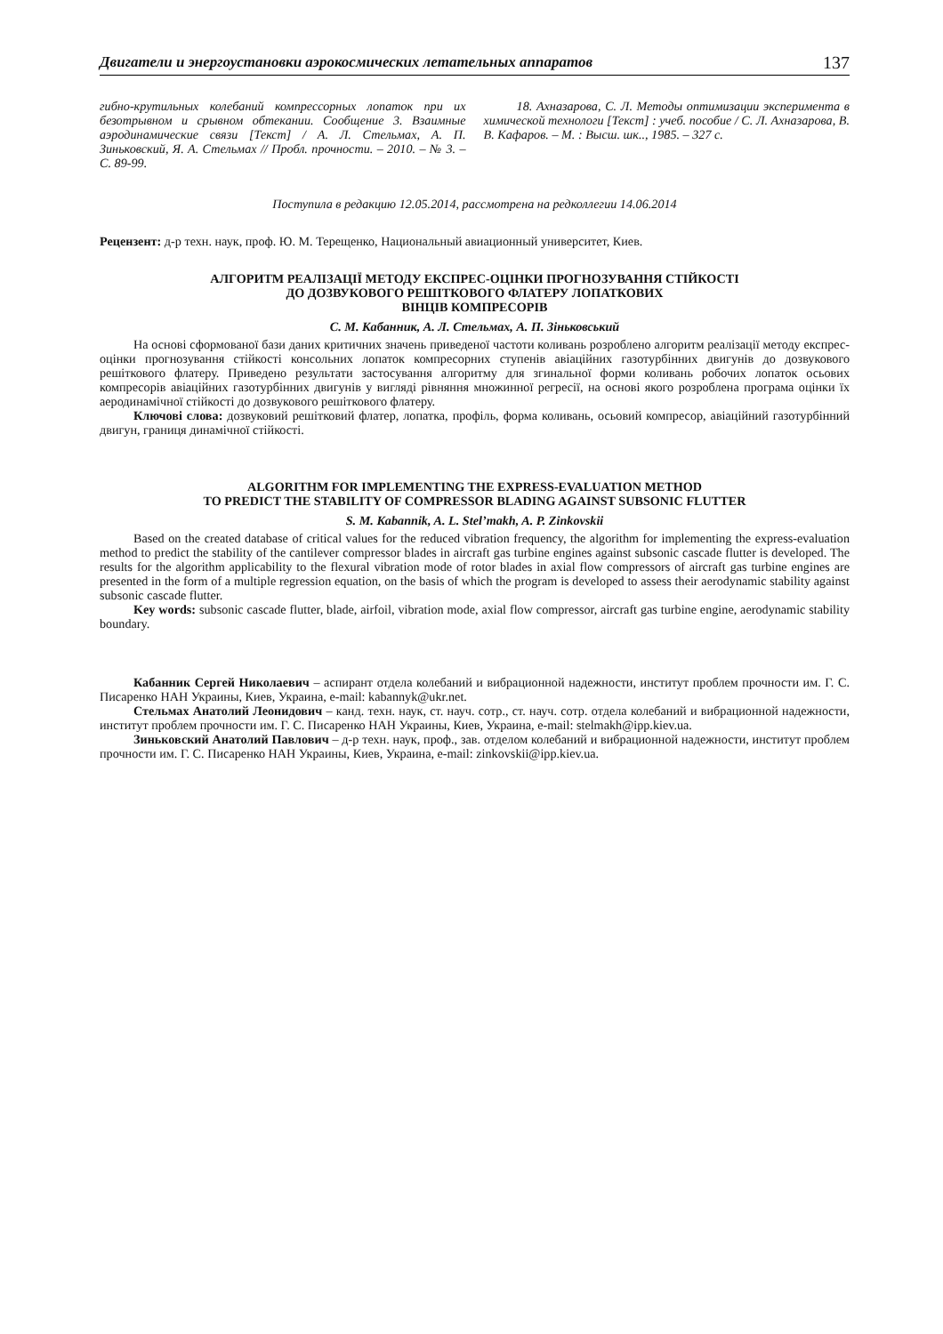Двигатели и энергоустановки аэрокосмических летательных аппаратов 137
гибно-крутильных колебаний компрессорных лопаток при их безотрывном и срывном обтекании. Сообщение 3. Взаимные аэродинамические связи [Текст] / А. Л. Стельмах, А. П. Зиньковский, Я. А. Стельмах // Пробл. прочности. – 2010. – № 3. – С. 89-99.
18. Ахназарова, С. Л. Методы оптимизации эксперимента в химической технологи [Текст] : учеб. пособие / С. Л. Ахназарова, В. В. Кафаров. – М. : Высш. шк.., 1985. – 327 с.
Поступила в редакцию 12.05.2014, рассмотрена на редколлегии 14.06.2014
Рецензент: д-р техн. наук, проф. Ю. М. Терещенко, Национальный авиационный университет, Киев.
АЛГОРИТМ РЕАЛІЗАЦІЇ МЕТОДУ ЕКСПРЕС-ОЦІНКИ ПРОГНОЗУВАННЯ СТІЙКОСТІ
ДО ДОЗВУКОВОГО РЕШІТКОВОГО ФЛАТЕРУ ЛОПАТКОВИХ
ВІНЦІВ КОМПРЕСОРІВ
С. М. Кабанник, А. Л. Стельмах, А. П. Зіньковський
На основі сформованої бази даних критичних значень приведеної частоти коливань розроблено алгоритм реалізації методу експрес-оцінки прогнозування стійкості консольних лопаток компресорних ступенів авіаційних газотурбінних двигунів до дозвукового решіткового флатеру. Приведено результати застосування алгоритму для згинальної форми коливань робочих лопаток осьових компресорів авіаційних газотурбінних двигунів у вигляді рівняння множинної регресії, на основі якого розроблена програма оцінки їх аеродинамічної стійкості до дозвукового решіткового флатеру.
Ключові слова: дозвуковий решітковий флатер, лопатка, профіль, форма коливань, осьовий компресор, авіаційний газотурбінний двигун, границя динамічної стійкості.
ALGORITHM FOR IMPLEMENTING THE EXPRESS-EVALUATION METHOD
TO PREDICT THE STABILITY OF COMPRESSOR BLADING AGAINST SUBSONIC FLUTTER
S. M. Kabannik, A. L. Stel’makh, A. P. Zinkovskii
Based on the created database of critical values for the reduced vibration frequency, the algorithm for implementing the express-evaluation method to predict the stability of the cantilever compressor blades in aircraft gas turbine engines against subsonic cascade flutter is developed. The results for the algorithm applicability to the flexural vibration mode of rotor blades in axial flow compressors of aircraft gas turbine engines are presented in the form of a multiple regression equation, on the basis of which the program is developed to assess their aerodynamic stability against subsonic cascade flutter.
Key words: subsonic cascade flutter, blade, airfoil, vibration mode, axial flow compressor, aircraft gas turbine engine, aerodynamic stability boundary.
Кабанник Сергей Николаевич – аспирант отдела колебаний и вибрационной надежности, институт проблем прочности им. Г. С. Писаренко НАН Украины, Киев, Украина, e-mail: kabannyk@ukr.net.
Стельмах Анатолий Леонидович – канд. техн. наук, ст. науч. сотр., ст. науч. сотр. отдела колебаний и вибрационной надежности, институт проблем прочности им. Г. С. Писаренко НАН Украины, Киев, Украина, e-mail: stelmakh@ipp.kiev.ua.
Зиньковский Анатолий Павлович – д-р техн. наук, проф., зав. отделом колебаний и вибрационной надежности, институт проблем прочности им. Г. С. Писаренко НАН Украины, Киев, Украина, e-mail: zinkovskii@ipp.kiev.ua.